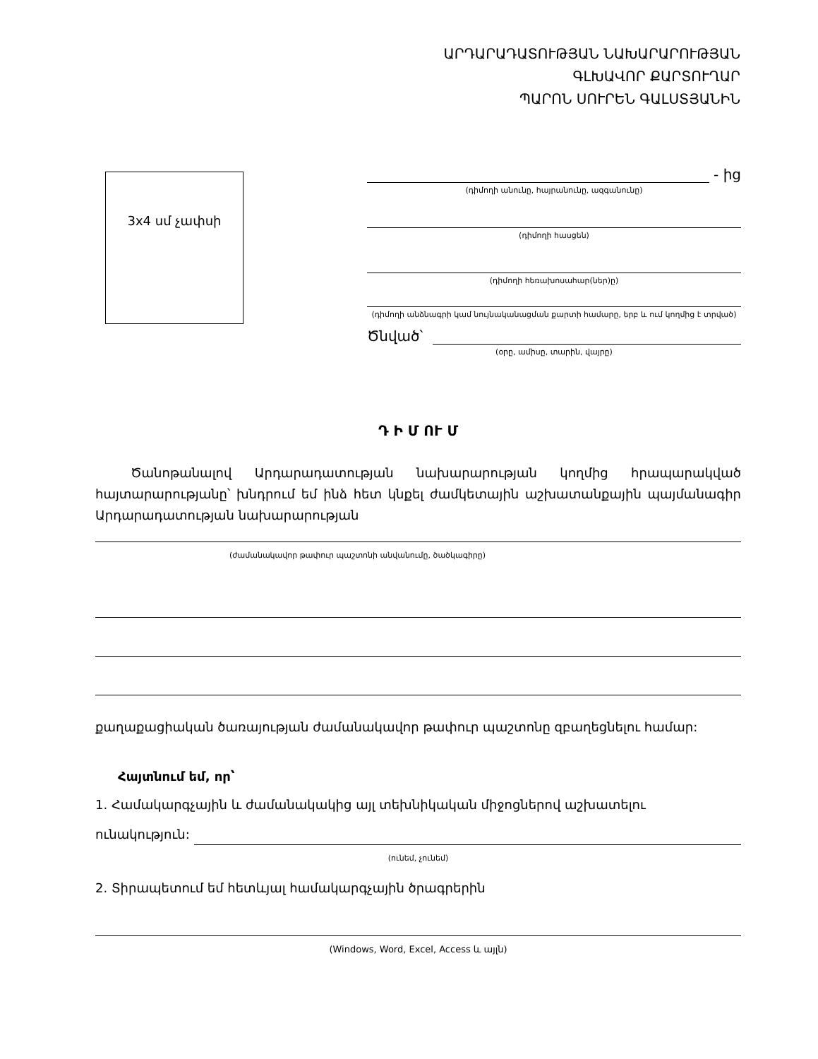ԱՐԴԱՐԱԴԱՏՈՒԹՅԱՆ ՆԱԽԱՐԱՐՈՒԹՅԱՆ
ԳԼԽԱՎՈՐ ՔԱՐՏՈՒՂԱՐ
ՊԱՐՈՆ ՍՈՒՐԵՆ ԳԱԼՍՏՅԱՆԻՆ
3x4 սմ չափսի
- ից
(դիմողի անունը, հայրանունը, ազգանունը)
(դիմողի հասցեն)
(դիմողի հեռախոսահար(ներ)ը)
(դիմողի անձնագրի կամ նույնականացման քարտի համարը, երբ և ում կողմից է տրված)
Ծնված՝
(օրը, ամիսը, տարին, վայրը)
Դ Ի Մ ՈՒ Մ
Ծանոթանալով Արդարադատության նախարարության կողմից հրապարակված հայտարարությանը՝ խնդրում եմ ինձ հետ կնքել ժամկետային աշխատանքային պայմանագիր Արդարադատության նախարարության
(ժամանակավոր թափուր պաշտոնի անվանումը, ծածկագիրը)
քաղաքացիական ծառայության ժամանակավոր թափուր պաշտոնը զբաղեցնելու համար:
Հայտնում եմ, որ՝
1. Համակարգչային և ժամանակակից այլ տեխնիկական միջոցներով աշխատելու
ունակություն:
(ունեմ, չունեմ)
2. Տիրապետում եմ հետևյալ համակարգչային ծրագրերին
(Windows, Word, Excel, Access և այլն)